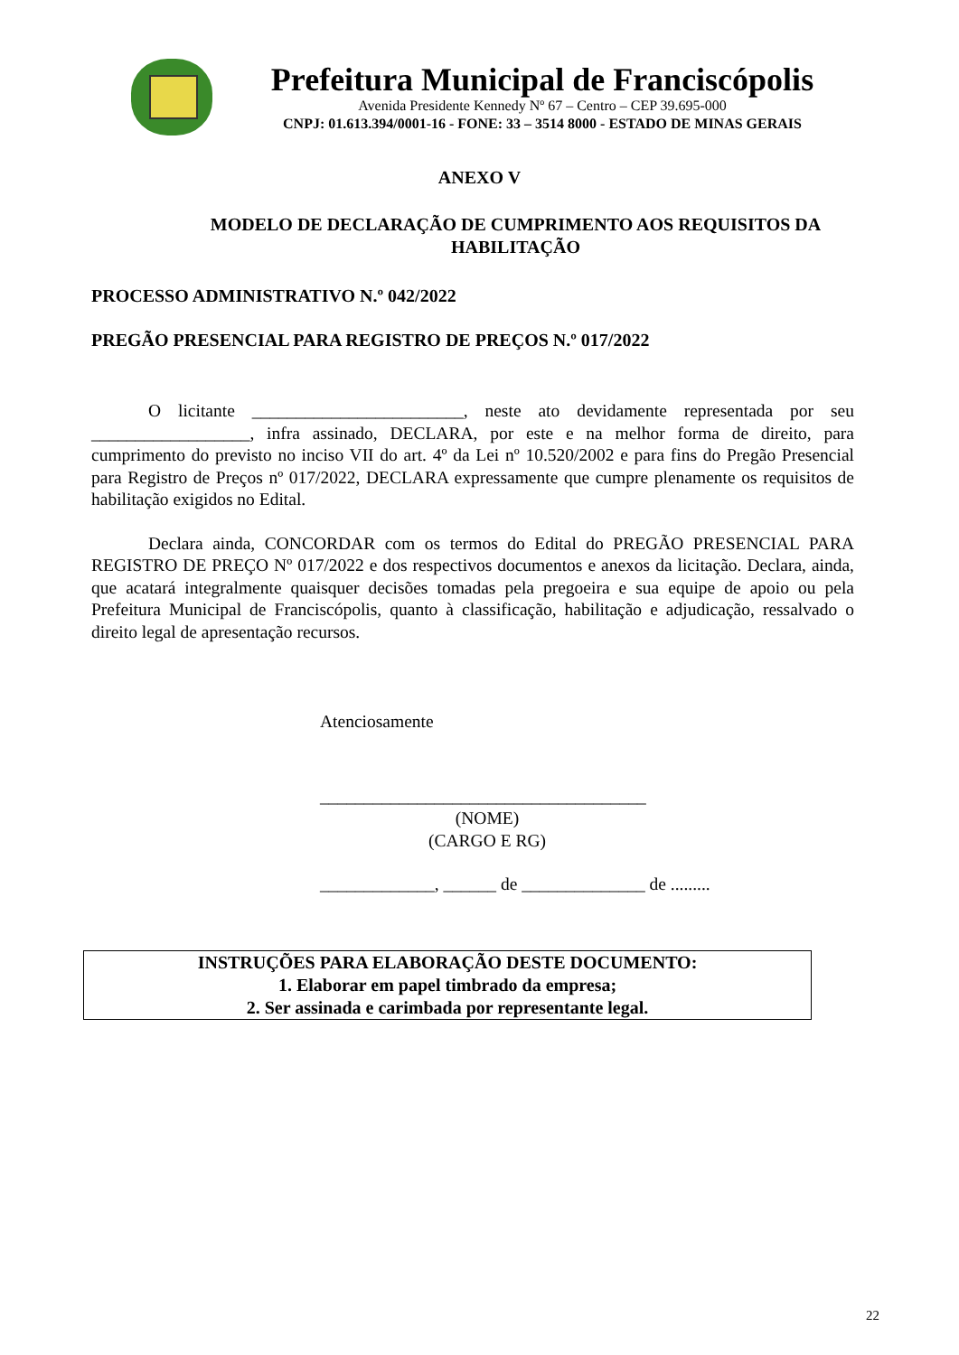Prefeitura Municipal de Franciscópolis
Avenida Presidente Kennedy Nº 67 – Centro – CEP 39.695-000
CNPJ: 01.613.394/0001-16 - FONE: 33 – 3514 8000 - ESTADO DE MINAS GERAIS
ANEXO V
MODELO DE DECLARAÇÃO DE CUMPRIMENTO AOS REQUISITOS DA
HABILITAÇÃO
PROCESSO ADMINISTRATIVO N.º 042/2022
PREGÃO PRESENCIAL PARA REGISTRO DE PREÇOS N.º 017/2022
O licitante ________________________, neste ato devidamente representada por seu __________________, infra assinado, DECLARA, por este e na melhor forma de direito, para cumprimento do previsto no inciso VII do art. 4º da Lei nº 10.520/2002 e para fins do Pregão Presencial para Registro de Preços nº 017/2022, DECLARA expressamente que cumpre plenamente os requisitos de habilitação exigidos no Edital.
Declara ainda, CONCORDAR com os termos do Edital do PREGÃO PRESENCIAL PARA REGISTRO DE PREÇO Nº 017/2022 e dos respectivos documentos e anexos da licitação. Declara, ainda, que acatará integralmente quaisquer decisões tomadas pela pregoeira e sua equipe de apoio ou pela Prefeitura Municipal de Franciscópolis, quanto à classificação, habilitação e adjudicação, ressalvado o direito legal de apresentação recursos.
Atenciosamente
_____________________________________
(NOME)
(CARGO E RG)
_____________, ______ de ______________ de .........
INSTRUÇÕES PARA ELABORAÇÃO DESTE DOCUMENTO:
1. Elaborar em papel timbrado da empresa;
2. Ser assinada e carimbada por representante legal.
22